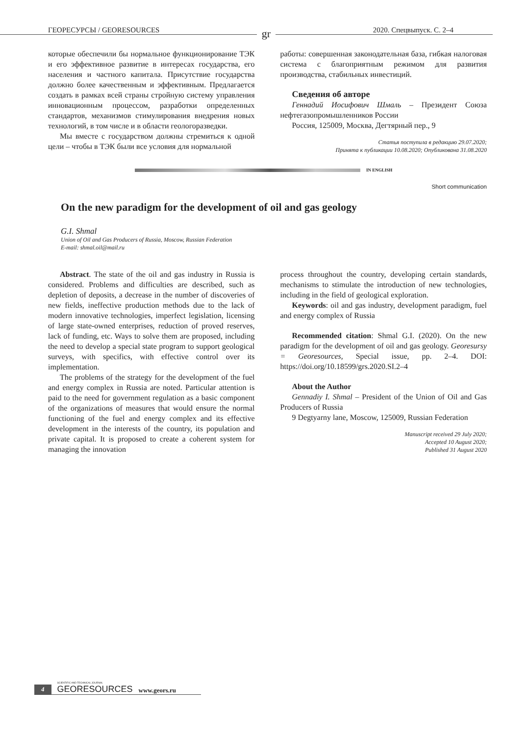ГЕОРЕСУРСЫ / GEORESOURCES gr 2020. Спецвыпуск. С. 2–4
которые обеспечили бы нормальное функционирование ТЭК и его эффективное развитие в интересах государства, его населения и частного капитала. Присутствие государства должно более качественным и эффективным. Предлагается создать в рамках всей страны стройную систему управления инновационным процессом, разработки определенных стандартов, механизмов стимулирования внедрения новых технологий, в том числе и в области геологоразведки.
Мы вместе с государством должны стремиться к одной цели – чтобы в ТЭК были все условия для нормальной
работы: совершенная законодательная база, гибкая налоговая система с благоприятным режимом для развития производства, стабильных инвестиций.
Сведения об авторе
Геннадий Иосифович Шмаль – Президент Союза нефтегазопромышленников России
Россия, 125009, Москва, Дегтярный пер., 9
Статья поступила в редакцию 29.07.2020;
Принята к публикации 10.08.2020; Опубликована 31.08.2020
IN ENGLISH
Short communication
On the new paradigm for the development of oil and gas geology
G.I. Shmal
Union of Oil and Gas Producers of Russia, Moscow, Russian Federation
E-mail: shmal.oil@mail.ru
Abstract. The state of the oil and gas industry in Russia is considered. Problems and difficulties are described, such as depletion of deposits, a decrease in the number of discoveries of new fields, ineffective production methods due to the lack of modern innovative technologies, imperfect legislation, licensing of large state-owned enterprises, reduction of proved reserves, lack of funding, etc. Ways to solve them are proposed, including the need to develop a special state program to support geological surveys, with specifics, with effective control over its implementation.
The problems of the strategy for the development of the fuel and energy complex in Russia are noted. Particular attention is paid to the need for government regulation as a basic component of the organizations of measures that would ensure the normal functioning of the fuel and energy complex and its effective development in the interests of the country, its population and private capital. It is proposed to create a coherent system for managing the innovation
process throughout the country, developing certain standards, mechanisms to stimulate the introduction of new technologies, including in the field of geological exploration.
Keywords: oil and gas industry, development paradigm, fuel and energy complex of Russia
Recommended citation: Shmal G.I. (2020). On the new paradigm for the development of oil and gas geology. Georesursy = Georesources, Special issue, pp. 2–4. DOI: https://doi.org/10.18599/grs.2020.SI.2–4
About the Author
Gennadiy I. Shmal – President of the Union of Oil and Gas Producers of Russia
9 Degtyarny lane, Moscow, 125009, Russian Federation
Manuscript received 29 July 2020;
Accepted 10 August 2020;
Published 31 August 2020
4 SCIENTIFIC AND TECHNICAL JOURNAL
GEORESOURCES www.geors.ru